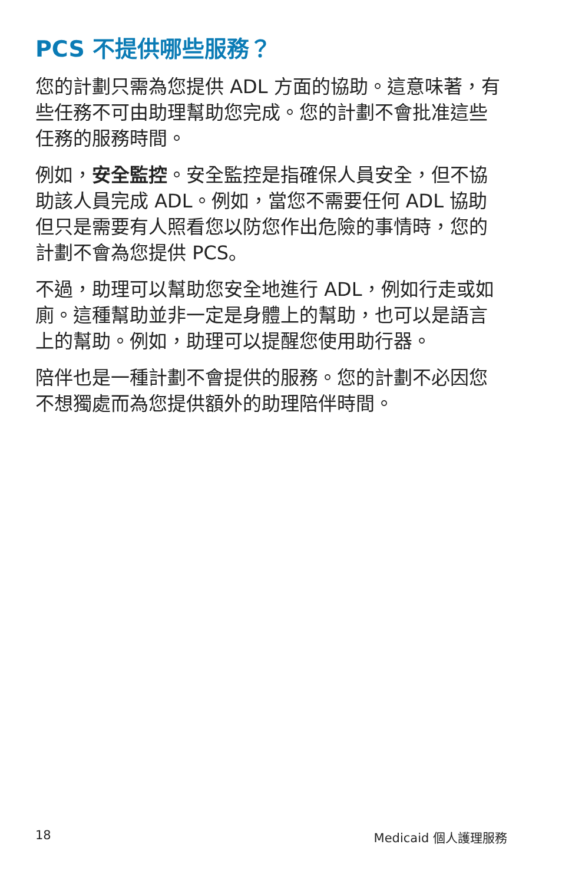PCS 不提供哪些服務？
您的計劃只需為您提供 ADL 方面的協助。這意味著，有些任務不可由助理幫助您完成。您的計劃不會批准這些任務的服務時間。
例如，安全監控。安全監控是指確保人員安全，但不協助該人員完成 ADL。例如，當您不需要任何 ADL 協助但只是需要有人照看您以防您作出危險的事情時，您的計劃不會為您提供 PCS。
不過，助理可以幫助您安全地進行 ADL，例如行走或如廁。這種幫助並非一定是身體上的幫助，也可以是語言上的幫助。例如，助理可以提醒您使用助行器。
陪伴也是一種計劃不會提供的服務。您的計劃不必因您不想獨處而為您提供額外的助理陪伴時間。
18 Medicaid 個人護理服務